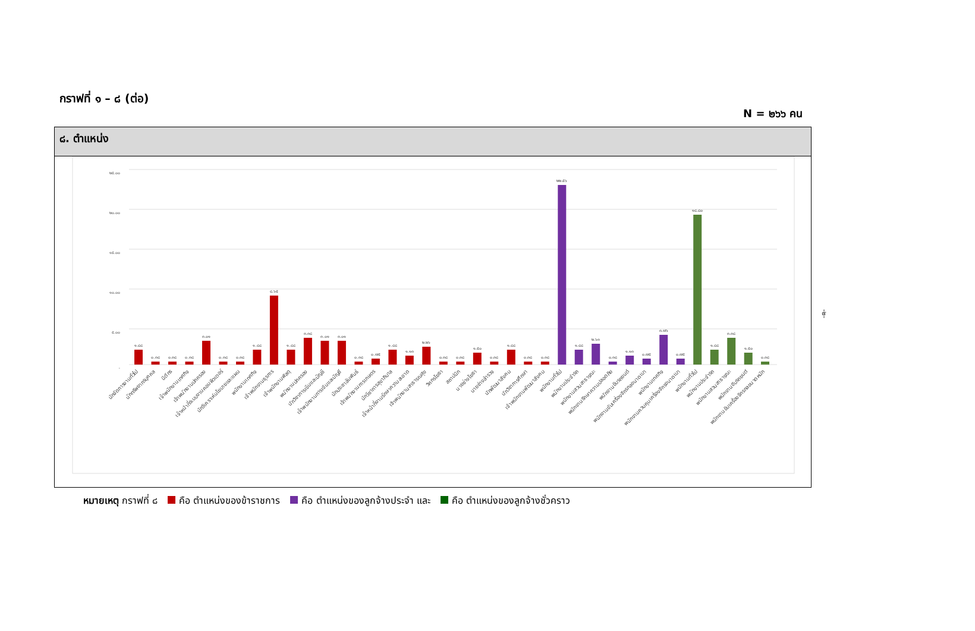กราฟที่ ๑ – ๘ (ต่อ)
N = ๒๖๖ คน
๘. ตำแหน่ง
๒๕.๐๐
๒๐.๐๐
๑๕.๐๐
๑๐.๐๐
๕.๐๐
-
๑.๘๘
๐.๓๘
๐.๓๘
๐.๓๘
๓.๐๑
๐.๓๘
๐.๓๘
๑.๘๘
๘.๖๕
๑.๘๘
๓.๓๘
๓.๐๑
๓.๐๑
๐.๓๘
๐.๗๕
๑.๘๘
๑.๑๓
๒.๒๖
๐.๓๘
๐.๓๘
๑.๕๐
๐.๓๘
๑.๘๘
๐.๓๘
๐.๓๘
๒๒.๕๖
๑.๘๘
๒.๖๓
๐.๓๘
๑.๑๓
๐.๗๕
๓.๗๖
๐.๗๕
๑๘.๘๐
๑.๘๘
๓.๓๘
๑.๕๐
๐.๓๘
นักจัดการงานทั่วไป
นักทรัพยากรบุคคล
นิติกร
เจ้าพนักงานเทศกิจ
เจ้าพนักงานปกครอง
เจ้าหน้าที่ระบบงานคอมพิวเตอร์
นักวิเคราะห์นโยบายและแผน
พนักงานเทศกิจ
เจ้าพนักงานธุรการ
เจ้าพนักงานพัสดุ
พนักงานปกครอง
นักวิชาการเงินและบัญชี
เจ้าพนักงานการเงินและบัญชี
นักประชาสัมพันธ์
เจ้าพนักงานการเกษตร
นักวิชาการสุขาภิบาล
เจ้าหน้าที่งานรักษาความสะอาด
เจ้าพนักงานสาธารณสุข
วิศกรโยธา
สถาปนิก
นายช่างโยธา
นายช่างสำรวจ
นักพัฒนาสังคม
นักวิชาการศึกษา
เจ้าพนักงานพัฒนาสังคม
พนักงานทั่วไป
พนักงานประจำรถ
พนักงานสวนสาธารณะ
พนักงานรักษาความปลอดภัย
พนักงานขับรถยนต์
พนักงานขับเครื่องจักรกลขนาดเบา
พนักงานเทศกิจ
พนักงานควบคุมเครื่องจักรขนาดเบา
พนักงานทั่วไป
พนักงานประจำรถ
พนักงานสวนสาธารณะ
พนักงานขับรถยนต์
พนักงานขับเครื่องจักรกลขนาดหนัก
หมายเหตุ กราฟที่ ๘ คือ ตำแหน่งของข้าราชการ คือ ตำแหน่งของลูกจ้างประจำ และ คือ ตำแหน่งของลูกจ้างชั่วคราว
-๒-